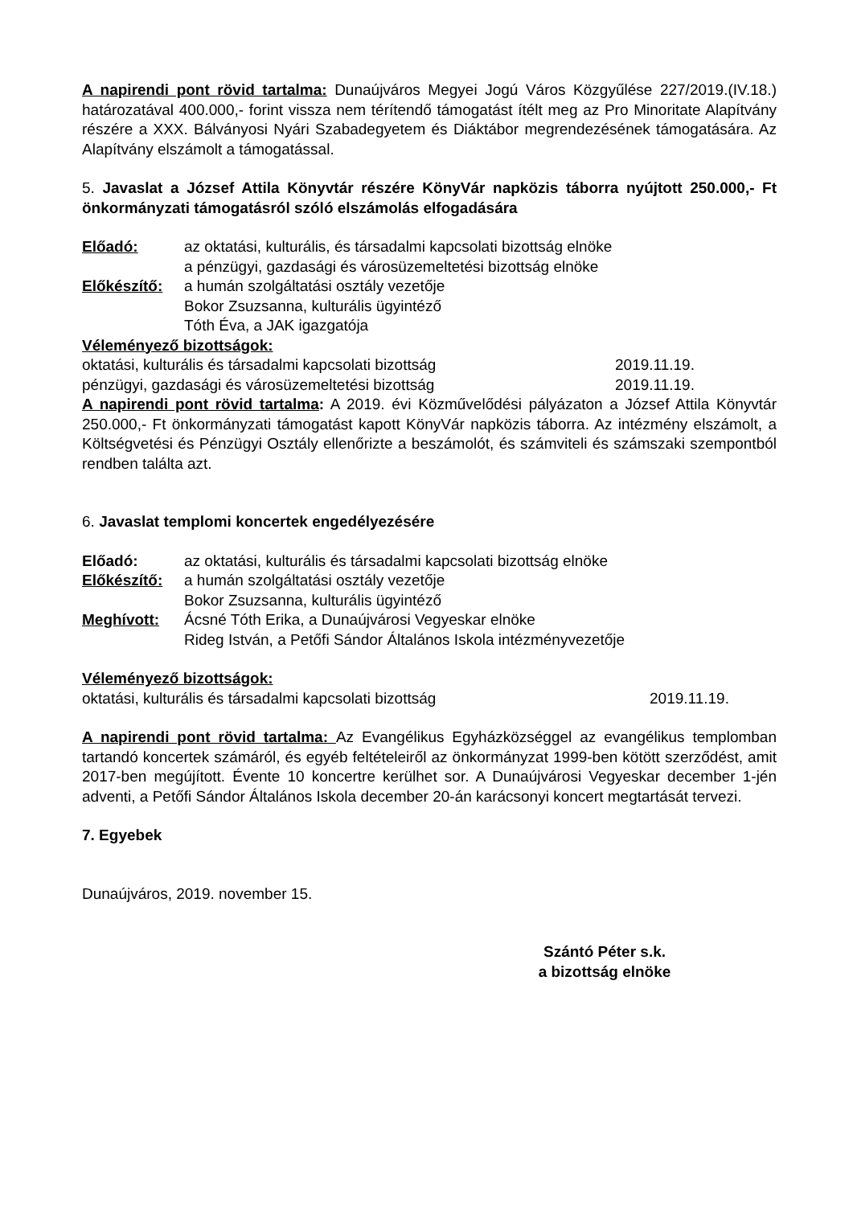A napirendi pont rövid tartalma: Dunaújváros Megyei Jogú Város Közgyűlése 227/2019.(IV.18.) határozatával 400.000,- forint vissza nem térítendő támogatást ítélt meg az Pro Minoritate Alapítvány részére a XXX. Bálványosi Nyári Szabadegyetem és Diáktábor megrendezésének támogatására. Az Alapítvány elszámolt a támogatással.
5. Javaslat a József Attila Könyvtár részére KönyVár napközis táborra nyújtott 250.000,- Ft önkormányzati támogatásról szóló elszámolás elfogadására
Előadó: az oktatási, kulturális, és társadalmi kapcsolati bizottság elnöke
a pénzügyi, gazdasági és városüzemeltetési bizottság elnöke
Előkészítő: a humán szolgáltatási osztály vezetője
Bokor Zsuzsanna, kulturális ügyintéző
Tóth Éva, a JAK igazgatója
Véleményező bizottságok:
oktatási, kulturális és társadalmi kapcsolati bizottság 2019.11.19.
pénzügyi, gazdasági és városüzemeltetési bizottság 2019.11.19.
A napirendi pont rövid tartalma: A 2019. évi Közművelődési pályázaton a József Attila Könyvtár 250.000,- Ft önkormányzati támogatást kapott KönyVár napközis táborra. Az intézmény elszámolt, a Költségvetési és Pénzügyi Osztály ellenőrizte a beszámolót, és számviteli és számszaki szempontból rendben találta azt.
6. Javaslat templomi koncertek engedélyezésére
Előadó: az oktatási, kulturális és társadalmi kapcsolati bizottság elnöke
Előkészítő: a humán szolgáltatási osztály vezetője
Bokor Zsuzsanna, kulturális ügyintéző
Meghívott: Ácsné Tóth Erika, a Dunaújvárosi Vegyeskar elnöke
Rideg István, a Petőfi Sándor Általános Iskola intézményvezetője
Véleményező bizottságok:
oktatási, kulturális és társadalmi kapcsolati bizottság 2019.11.19.
A napirendi pont rövid tartalma: Az Evangélikus Egyházközséggel az evangélikus templomban tartandó koncertek számáról, és egyéb feltételeiről az önkormányzat 1999-ben kötött szerződést, amit 2017-ben megújított. Évente 10 koncertre kerülhet sor. A Dunaújvárosi Vegyeskar december 1-jén adventi, a Petőfi Sándor Általános Iskola december 20-án karácsonyi koncert megtartását tervezi.
7. Egyebek
Dunaújváros, 2019. november 15.
Szántó Péter s.k.
a bizottság elnöke